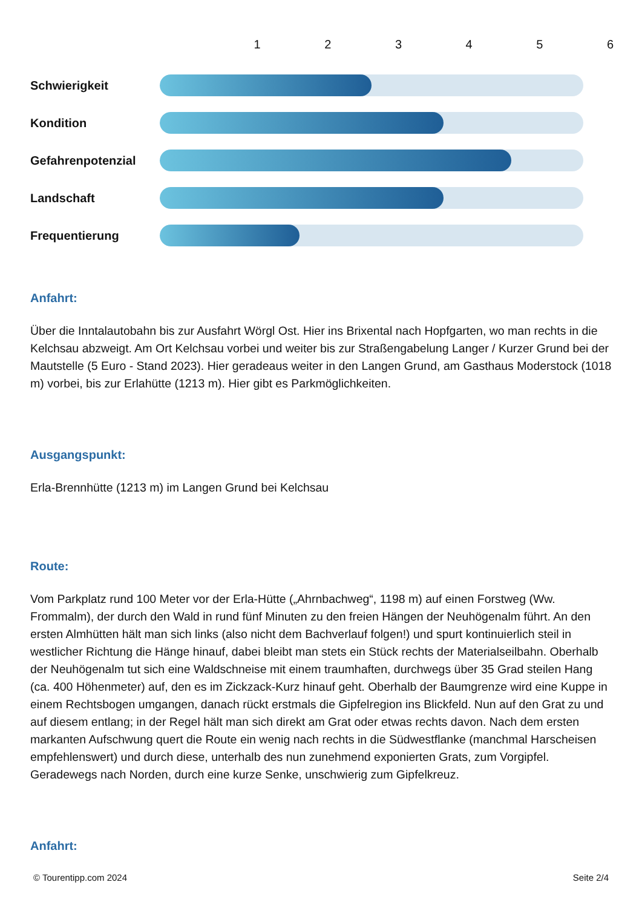123456
Schwierigkeit
Kondition
Gefahrenpotenzial
Landschaft
Frequentierung
Anfahrt:
Über die Inntalautobahn bis zur Ausfahrt Wörgl Ost. Hier ins Brixental nach Hopfgarten, wo man rechts in die Kelchsau abzweigt. Am Ort Kelchsau vorbei und weiter bis zur Straßengabelung Langer / Kurzer Grund bei der Mautstelle (5 Euro - Stand 2023). Hier geradeaus weiter in den Langen Grund, am Gasthaus Moderstock (1018 m) vorbei, bis zur Erlahütte (1213 m). Hier gibt es Parkmöglichkeiten.
Ausgangspunkt:
Erla-Brennhütte (1213 m) im Langen Grund bei Kelchsau
Route:
Vom Parkplatz rund 100 Meter vor der Erla-Hütte („Ahrnbachweg“, 1198 m) auf einen Forstweg (Ww. Frommalm), der durch den Wald in rund fünf Minuten zu den freien Hängen der Neuhögenalm führt. An den ersten Almhütten hält man sich links (also nicht dem Bachverlauf folgen!) und spurt kontinuierlich steil in westlicher Richtung die Hänge hinauf, dabei bleibt man stets ein Stück rechts der Materialseilbahn. Oberhalb der Neuhögenalm tut sich eine Waldschneise mit einem traumhaften, durchwegs über 35 Grad steilen Hang (ca. 400 Höhenmeter) auf, den es im Zickzack-Kurz hinauf geht. Oberhalb der Baumgrenze wird eine Kuppe in einem Rechtsbogen umgangen, danach rückt erstmals die Gipfelregion ins Blickfeld. Nun auf den Grat zu und auf diesem entlang; in der Regel hält man sich direkt am Grat oder etwas rechts davon. Nach dem ersten markanten Aufschwung quert die Route ein wenig nach rechts in die Südwestflanke (manchmal Harscheisen empfehlenswert) und durch diese, unterhalb des nun zunehmend exponierten Grats, zum Vorgipfel. Geradewegs nach Norden, durch eine kurze Senke, unschwierig zum Gipfelkreuz.
Anfahrt:
© Tourentipp.com 2024 Seite 2/4